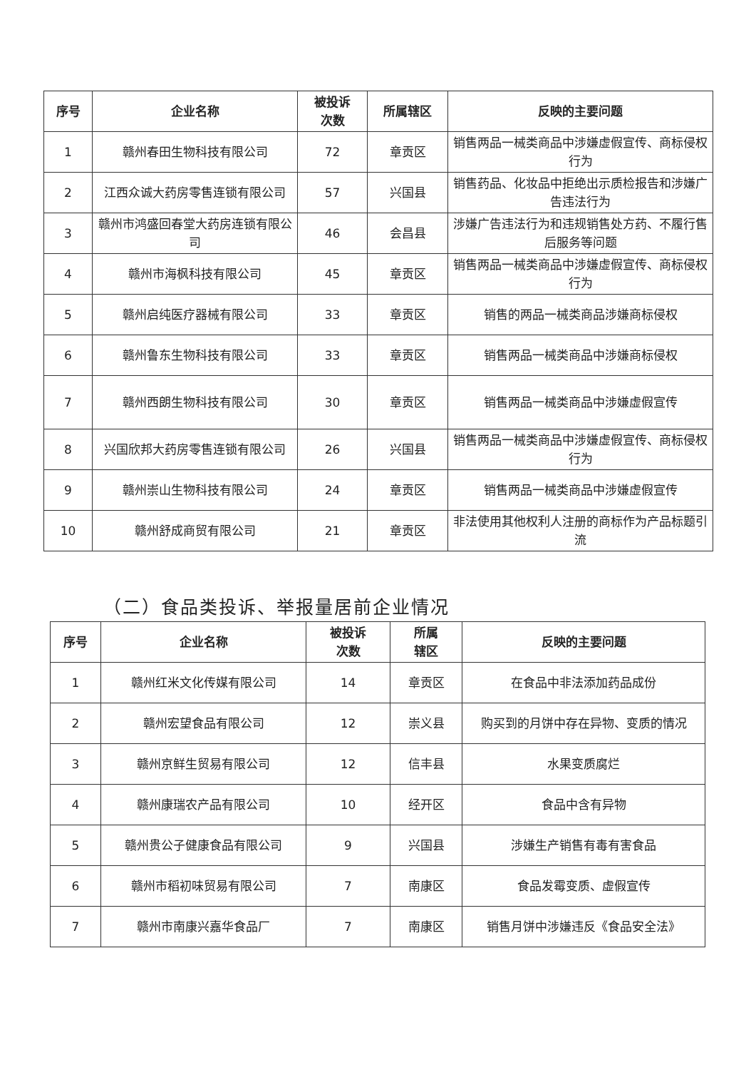| 序号 | 企业名称 | 被投诉 次数 | 所属辖区 | 反映的主要问题 |
| --- | --- | --- | --- | --- |
| 1 | 赣州春田生物科技有限公司 | 72 | 章贡区 | 销售两品一械类商品中涉嫌虚假宣传、商标侵权行为 |
| 2 | 江西众诚大药房零售连锁有限公司 | 57 | 兴国县 | 销售药品、化妆品中拒绝出示质检报告和涉嫌广告违法行为 |
| 3 | 赣州市鸿盛回春堂大药房连锁有限公司 | 46 | 会昌县 | 涉嫌广告违法行为和违规销售处方药、不履行售后服务等问题 |
| 4 | 赣州市海枫科技有限公司 | 45 | 章贡区 | 销售两品一械类商品中涉嫌虚假宣传、商标侵权行为 |
| 5 | 赣州启纯医疗器械有限公司 | 33 | 章贡区 | 销售的两品一械类商品涉嫌商标侵权 |
| 6 | 赣州鲁东生物科技有限公司 | 33 | 章贡区 | 销售两品一械类商品中涉嫌商标侵权 |
| 7 | 赣州西朗生物科技有限公司 | 30 | 章贡区 | 销售两品一械类商品中涉嫌虚假宣传 |
| 8 | 兴国欣邦大药房零售连锁有限公司 | 26 | 兴国县 | 销售两品一械类商品中涉嫌虚假宣传、商标侵权行为 |
| 9 | 赣州崇山生物科技有限公司 | 24 | 章贡区 | 销售两品一械类商品中涉嫌虚假宣传 |
| 10 | 赣州舒成商贸有限公司 | 21 | 章贡区 | 非法使用其他权利人注册的商标作为产品标题引流 |
（二）食品类投诉、举报量居前企业情况
| 序号 | 企业名称 | 被投诉 次数 | 所属 辖区 | 反映的主要问题 |
| --- | --- | --- | --- | --- |
| 1 | 赣州红米文化传媒有限公司 | 14 | 章贡区 | 在食品中非法添加药品成份 |
| 2 | 赣州宏望食品有限公司 | 12 | 崇义县 | 购买到的月饼中存在异物、变质的情况 |
| 3 | 赣州京鲜生贸易有限公司 | 12 | 信丰县 | 水果变质腐烂 |
| 4 | 赣州康瑞农产品有限公司 | 10 | 经开区 | 食品中含有异物 |
| 5 | 赣州贵公子健康食品有限公司 | 9 | 兴国县 | 涉嫌生产销售有毒有害食品 |
| 6 | 赣州市稻初味贸易有限公司 | 7 | 南康区 | 食品发霉变质、虚假宣传 |
| 7 | 赣州市南康兴嘉华食品厂 | 7 | 南康区 | 销售月饼中涉嫌违反《食品安全法》 |